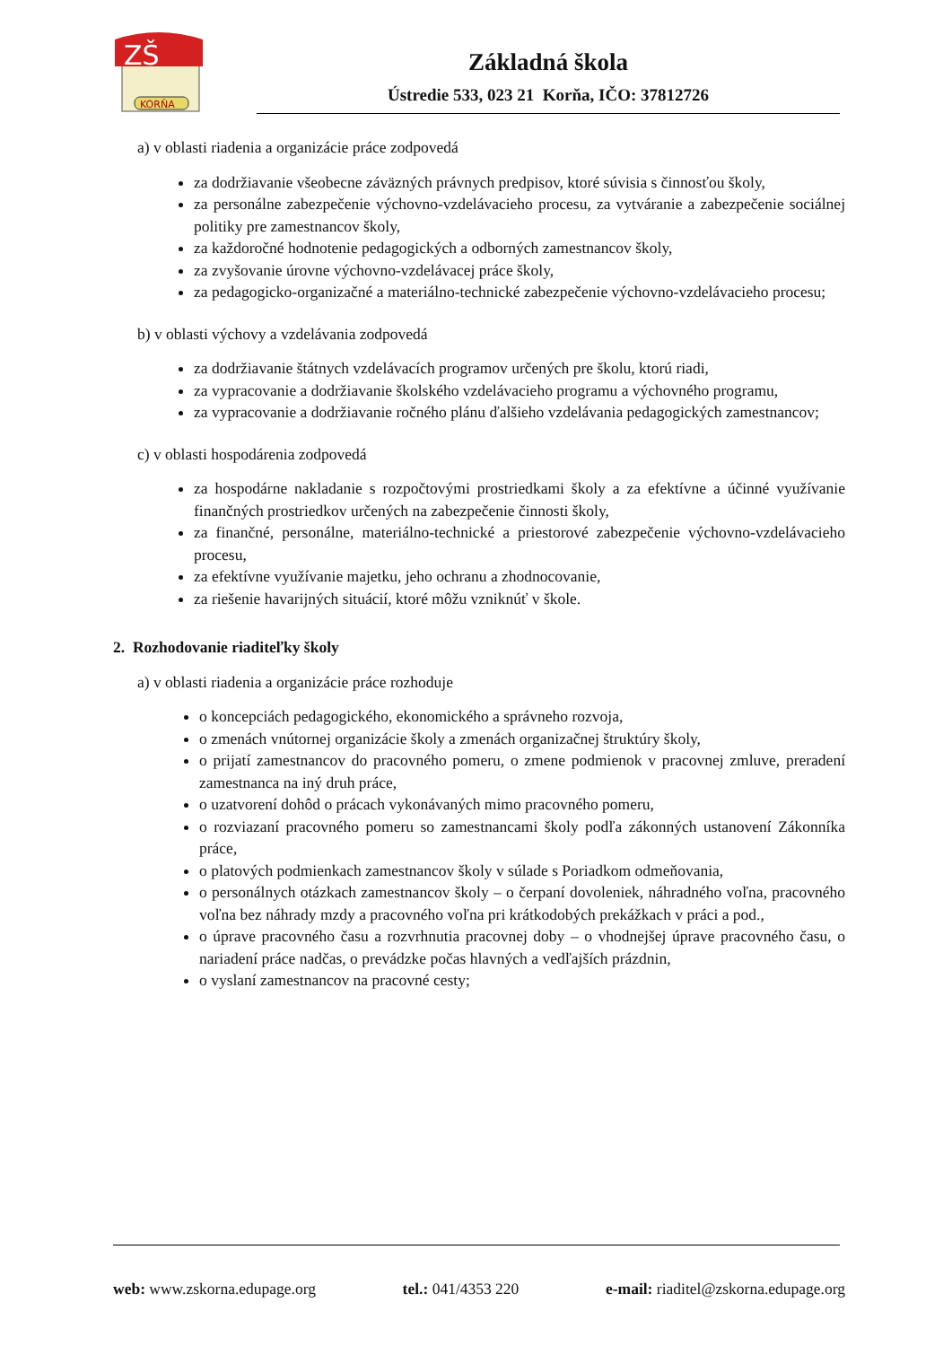ZŠ
KORŇA
Základná škola
Ústredie 533, 023 21 Korňa, IČO: 37812726
a) v oblasti riadenia a organizácie práce zodpovedá
za dodržiavanie všeobecne záväzných právnych predpisov, ktoré súvisia s činnosťou školy,
za personálne zabezpečenie výchovno-vzdelávacieho procesu, za vytváranie a zabezpečenie sociálnej politiky pre zamestnancov školy,
za každoročné hodnotenie pedagogických a odborných zamestnancov školy,
za zvyšovanie úrovne výchovno-vzdelávacej práce školy,
za pedagogicko-organizačné a materiálno-technické zabezpečenie výchovno-vzdelávacieho procesu;
b) v oblasti výchovy a vzdelávania zodpovedá
za dodržiavanie štátnych vzdelávacích programov určených pre školu, ktorú riadi,
za vypracovanie a dodržiavanie školského vzdelávacieho programu a výchovného programu,
za vypracovanie a dodržiavanie ročného plánu ďalšieho vzdelávania pedagogických zamestnancov;
c) v oblasti hospodárenia zodpovedá
za hospodárne nakladanie s rozpočtovými prostriedkami školy a za efektívne a účinné využívanie finančných prostriedkov určených na zabezpečenie činnosti školy,
za finančné, personálne, materiálno-technické a priestorové zabezpečenie výchovno-vzdelávacieho procesu,
za efektívne využívanie majetku, jeho ochranu a zhodnocovanie,
za riešenie havarijných situácií, ktoré môžu vzniknúť v škole.
2. Rozhodovanie riaditeľky školy
a) v oblasti riadenia a organizácie práce rozhoduje
o koncepciách pedagogického, ekonomického a správneho rozvoja,
o zmenách vnútornej organizácie školy a zmenách organizačnej štruktúry školy,
o prijatí zamestnancov do pracovného pomeru, o zmene podmienok v pracovnej zmluve, preradení zamestnanca na iný druh práce,
o uzatvorení dohôd o prácach vykonávaných mimo pracovného pomeru,
o rozviazaní pracovného pomeru so zamestnancami školy podľa zákonných ustanovení Zákonníka práce,
o platových podmienkach zamestnancov školy v súlade s Poriadkom odmeňovania,
o personálnych otázkach zamestnancov školy – o čerpaní dovoleniek, náhradného voľna, pracovného voľna bez náhrady mzdy a pracovného voľna pri krátkodobých prekážkach v práci a pod.,
o úprave pracovného času a rozvrhnutia pracovnej doby – o vhodnejšej úprave pracovného času, o nariadení práce nadčas, o prevádzke počas hlavných a vedľajších prázdnin,
o vyslaní zamestnancov na pracovné cesty;
web: www.zskorna.edupage.org tel.: 041/4353 220 e-mail: riaditel@zskorna.edupage.org